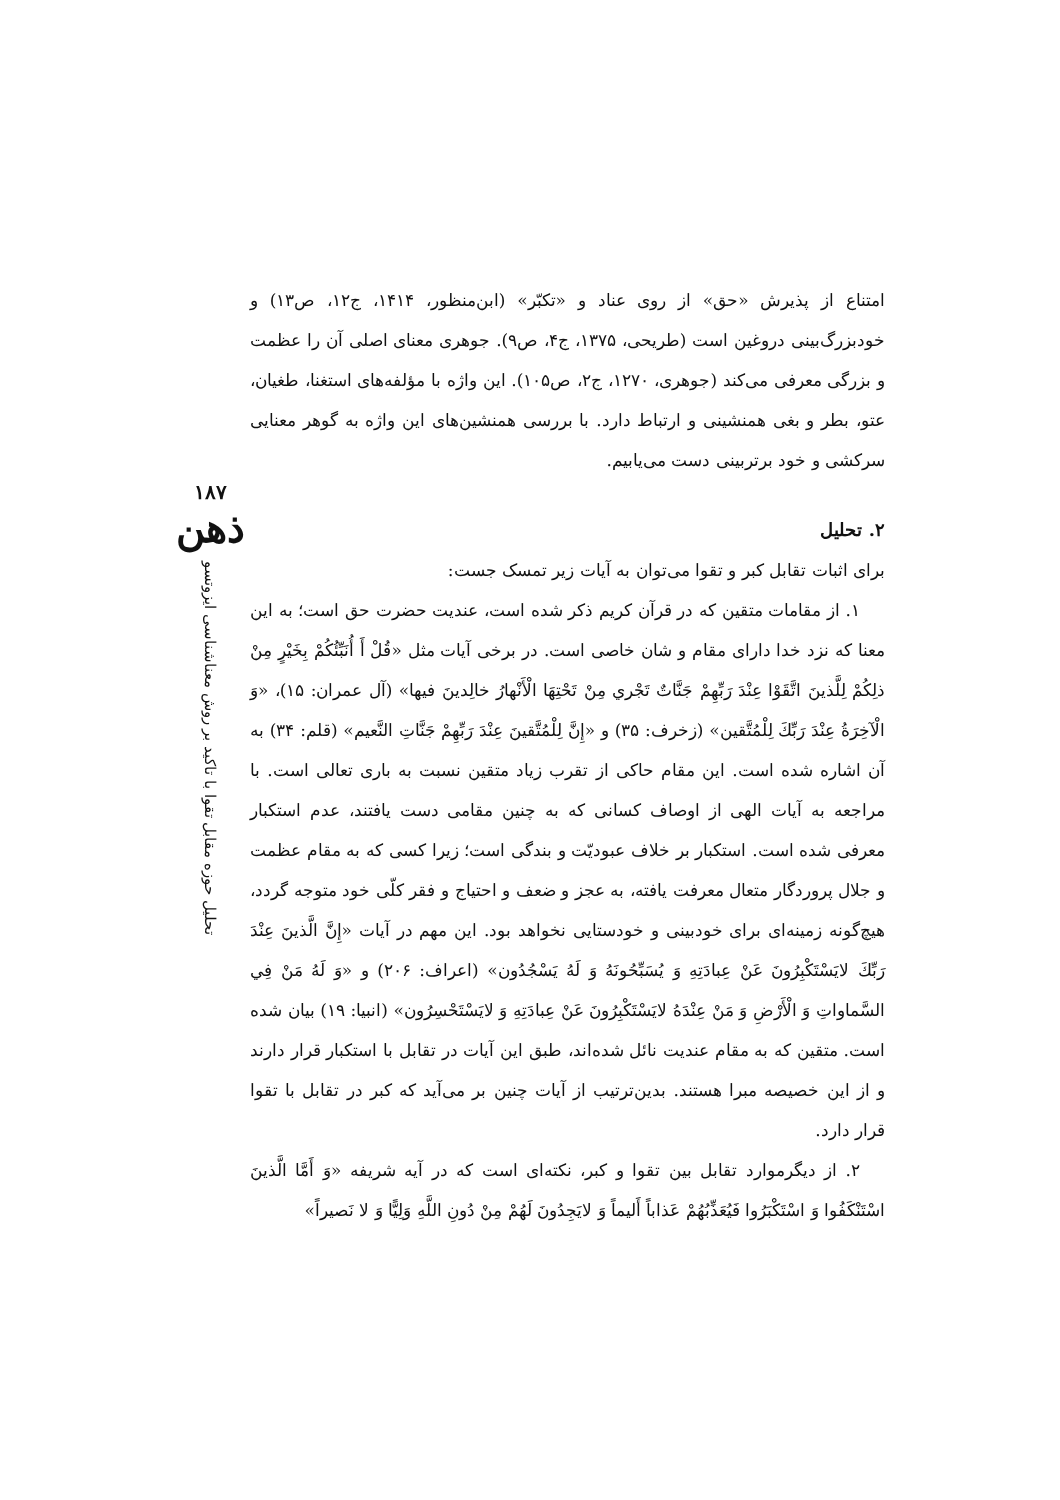امتناع از پذیرش «حق» از روی عناد و «تکبّر» (ابن‌منظور، ۱۴۱۴، ج۱۲، ص۱۳) و خودبزرگ‌بینی دروغین است (طریحی، ۱۳۷۵، ج۴، ص۹). جوهری معنای اصلی آن را عظمت و بزرگی معرفی می‌کند (جوهری، ۱۲۷۰، ج۲، ص۱۰۵). این واژه با مؤلفه‌های استغنا، طغیان، عتو، بطر و بغی همنشینی و ارتباط دارد. با بررسی همنشین‌های این واژه به گوهر معنایی سرکشی و خود برتربینی دست می‌یابیم.
۲. تحلیل
برای اثبات تقابل کبر و تقوا می‌توان به آیات زیر تمسک جست:
۱. از مقامات متقین که در قرآن کریم ذکر شده است، عندیت حضرت حق است؛ به این معنا که نزد خدا دارای مقام و شان خاصی است. در برخی آیات مثل «قُلْ أَ أُنَبِّئُكُمْ بِخَيْرٍ مِنْ ذلِكُمْ لِلَّذينَ اتَّقَوْا عِنْدَ رَبِّهِمْ جَنَّاتٌ تَجْري مِنْ تَحْتِهَا الْأَنْهارُ خالِدينَ فيها» (آل عمران: ۱۵)، «وَ الْآخِرَةُ عِنْدَ رَبِّكَ لِلْمُتَّقين» (زخرف: ۳۵) و «إِنَّ لِلْمُتَّقينَ عِنْدَ رَبِّهِمْ جَنَّاتِ النَّعيم» (قلم: ۳۴) به آن اشاره شده است. این مقام حاکی از تقرب زیاد متقین نسبت به باری تعالی است. با مراجعه به آیات الهی از اوصاف کسانی که به چنین مقامی دست یافتند، عدم استکبار معرفی شده است. استکبار بر خلاف عبودیّت و بندگی است؛ زیرا کسی که به مقام عظمت و جلال پروردگار متعال معرفت یافته، به عجز و ضعف و احتیاج و فقر کلّی خود متوجه گردد، هیچ‌گونه زمینه‌ای برای خودبینی و خودستایی نخواهد بود. این مهم در آیات «إِنَّ الَّذينَ عِنْدَ رَبِّكَ لايَسْتَكْبِرُونَ عَنْ عِبادَتِهِ وَ يُسَبِّحُونَهُ وَ لَهُ يَسْجُدُون» (اعراف: ۲۰۶) و «وَ لَهُ مَنْ فِي السَّماواتِ وَ الْأَرْضِ وَ مَنْ عِنْدَهُ لايَسْتَكْبِرُونَ عَنْ عِبادَتِهِ وَ لايَسْتَحْسِرُون» (انبیا: ۱۹) بیان شده است. متقین که به مقام عندیت نائل شده‌اند، طبق این آیات در تقابل با استکبار قرار دارند و از این خصیصه مبرا هستند. بدین‌ترتیب از آیات چنین بر می‌آید که کبر در تقابل با تقوا قرار دارد.
۲. از دیگرموارد تقابل بین تقوا و کبر، نکته‌ای است که در آیه شریفه «وَ أَمَّا الَّذينَ اسْتَنْكَفُوا وَ اسْتَكْبَرُوا فَيُعَذِّبُهُمْ عَذاباً أَليماً وَ لايَجِدُونَ لَهُمْ مِنْ دُونِ اللَّهِ وَلِيًّا وَ لا نَصيراً»
۱۸۷
ذهن
تحلیل حوزه مقابل تقوا با تاکید بر روش معناشناسی ایزوتسو